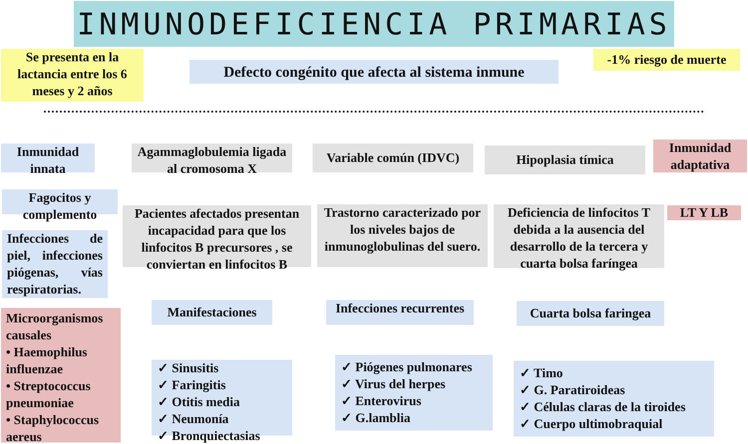INMUNODEFICIENCIA PRIMARIAS
Se presenta en la lactancia entre los 6 meses y 2 años
Defecto congénito que afecta al sistema inmune
-1% riesgo de muerte
Inmunidad innata
Fagocitos y complemento
Infecciones de piel, infecciones piógenas, vías respiratorias.
Microorganismos causales
• Haemophilus influenzae
• Streptococcus pneumoniae
• Staphylococcus aereus
Agammaglobulemia ligada al cromosoma X
Pacientes afectados presentan incapacidad para que los linfocitos B precursores , se conviertan en linfocitos B
Manifestaciones
✓ Sinusitis
✓ Faringitis
✓ Otitis media
✓ Neumonía
✓ Bronquiectasias
Variable común (IDVC)
Trastorno caracterizado por los niveles bajos de inmunoglobulinas del suero.
Infecciones recurrentes
✓ Piógenes pulmonares
✓ Virus del herpes
✓ Enterovirus
✓ G.lamblia
Hipoplasia tímica
Deficiencia de linfocitos T debida a la ausencia del desarrollo de la tercera y cuarta bolsa faríngea
Cuarta bolsa faringea
✓ Timo
✓ G. Paratiroideas
✓ Células claras de la tiroides
✓ Cuerpo ultimobraquial
Inmunidad adaptativa
LT Y LB